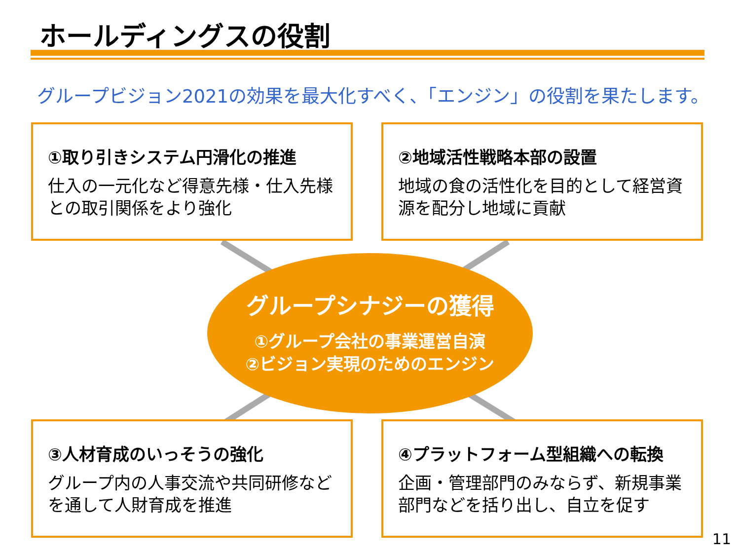ホールディングスの役割
グループビジョン2021の効果を最大化すべく、「エンジン」の役割を果たします。
①取り引きシステム円滑化の推進
仕入の一元化など得意先様・仕入先様との取引関係をより強化
②地域活性戦略本部の設置
地域の食の活性化を目的として経営資源を配分し地域に貢献
グループシナジーの獲得
①グループ会社の事業運営自演
②ビジョン実現のためのエンジン
③人材育成のいっそうの強化
グループ内の人事交流や共同研修などを通して人財育成を推進
④プラットフォーム型組織への転換
企画・管理部門のみならず、新規事業部門などを括り出し、自立を促す
11